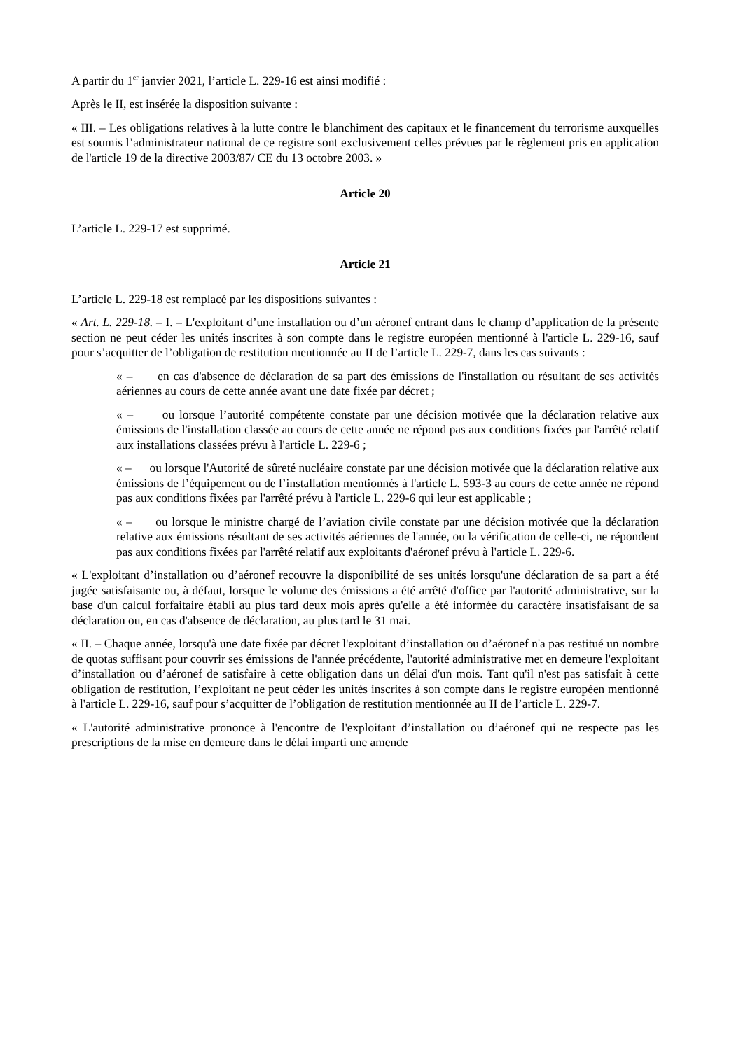A partir du 1<sup>er</sup> janvier 2021, l’article L. 229-16 est ainsi modifié :
Après le II, est insérée la disposition suivante :
« III. – Les obligations relatives à la lutte contre le blanchiment des capitaux et le financement du terrorisme auxquelles est soumis l’administrateur national de ce registre sont exclusivement celles prévues par le règlement pris en application de l'article 19 de la directive 2003/87/ CE du 13 octobre 2003. »
Article 20
L’article L. 229-17 est supprimé.
Article 21
L’article L. 229-18 est remplacé par les dispositions suivantes :
« Art. L. 229-18. – I. – L'exploitant d’une installation ou d’un aéronef entrant dans le champ d’application de la présente section ne peut céder les unités inscrites à son compte dans le registre européen mentionné à l'article L. 229-16, sauf pour s’acquitter de l’obligation de restitution mentionnée au II de l’article L. 229-7, dans les cas suivants :
« – en cas d'absence de déclaration de sa part des émissions de l'installation ou résultant de ses activités aériennes au cours de cette année avant une date fixée par décret ;
« – ou lorsque l’autorité compétente constate par une décision motivée que la déclaration relative aux émissions de l'installation classée au cours de cette année ne répond pas aux conditions fixées par l'arrêté relatif aux installations classées prévu à l'article L. 229-6 ;
« – ou lorsque l'Autorité de sûreté nucléaire constate par une décision motivée que la déclaration relative aux émissions de l’équipement ou de l’installation mentionnés à l'article L. 593-3 au cours de cette année ne répond pas aux conditions fixées par l'arrêté prévu à l'article L. 229-6 qui leur est applicable ;
« – ou lorsque le ministre chargé de l’aviation civile constate par une décision motivée que la déclaration relative aux émissions résultant de ses activités aériennes de l'année, ou la vérification de celle-ci, ne répondent pas aux conditions fixées par l'arrêté relatif aux exploitants d'aéronef prévu à l'article L. 229-6.
« L'exploitant d’installation ou d’aéronef recouvre la disponibilité de ses unités lorsqu'une déclaration de sa part a été jugée satisfaisante ou, à défaut, lorsque le volume des émissions a été arrêté d'office par l'autorité administrative, sur la base d'un calcul forfaitaire établi au plus tard deux mois après qu'elle a été informée du caractère insatisfaisant de sa déclaration ou, en cas d'absence de déclaration, au plus tard le 31 mai.
« II. – Chaque année, lorsqu'à une date fixée par décret l'exploitant d’installation ou d’aéronef n'a pas restitué un nombre de quotas suffisant pour couvrir ses émissions de l'année précédente, l'autorité administrative met en demeure l'exploitant d’installation ou d’aéronef de satisfaire à cette obligation dans un délai d'un mois. Tant qu'il n'est pas satisfait à cette obligation de restitution, l’exploitant ne peut céder les unités inscrites à son compte dans le registre européen mentionné à l'article L. 229-16, sauf pour s’acquitter de l’obligation de restitution mentionnée au II de l’article L. 229-7.
« L'autorité administrative prononce à l'encontre de l'exploitant d’installation ou d’aéronef qui ne respecte pas les prescriptions de la mise en demeure dans le délai imparti une amende